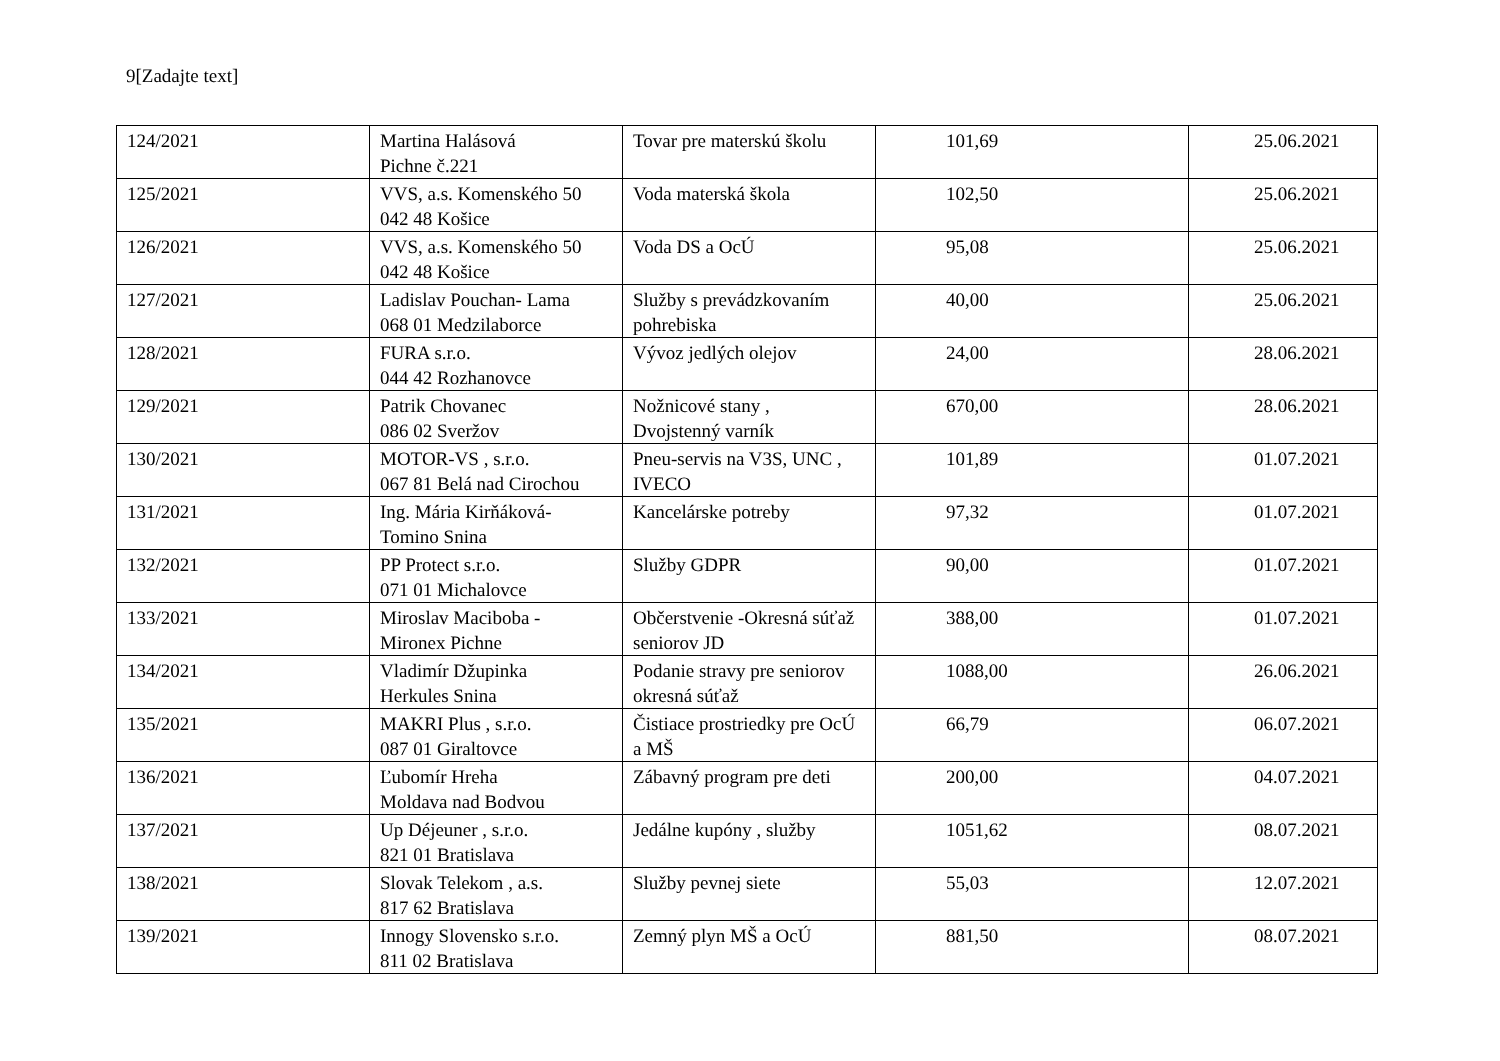9[Zadajte text]
| 124/2021 | Martina Halásová Pichne č.221 | Tovar pre materskú školu | 101,69 | 25.06.2021 |
| 125/2021 | VVS, a.s. Komenského 50 042 48 Košice | Voda materská škola | 102,50 | 25.06.2021 |
| 126/2021 | VVS, a.s. Komenského 50 042 48 Košice | Voda DS a OcÚ | 95,08 | 25.06.2021 |
| 127/2021 | Ladislav Pouchan- Lama 068 01 Medzilaborce | Služby s prevádzkovaním pohrebiska | 40,00 | 25.06.2021 |
| 128/2021 | FURA s.r.o. 044 42 Rozhanovce | Vývoz jedlých olejov | 24,00 | 28.06.2021 |
| 129/2021 | Patrik Chovanec 086 02 Sveržov | Nožnicové stany , Dvojstenný varník | 670,00 | 28.06.2021 |
| 130/2021 | MOTOR-VS , s.r.o. 067 81 Belá nad Cirochou | Pneu-servis na V3S, UNC , IVECO | 101,89 | 01.07.2021 |
| 131/2021 | Ing. Mária Kirňáková- Tomino Snina | Kancelárske potreby | 97,32 | 01.07.2021 |
| 132/2021 | PP Protect s.r.o. 071 01 Michalovce | Služby GDPR | 90,00 | 01.07.2021 |
| 133/2021 | Miroslav Maciboba - Mironex Pichne | Občerstvenie -Okresná súťaž seniorov JD | 388,00 | 01.07.2021 |
| 134/2021 | Vladimír Džupinka Herkules Snina | Podanie stravy pre seniorov okresná súťaž | 1088,00 | 26.06.2021 |
| 135/2021 | MAKRI Plus , s.r.o. 087 01 Giraltovce | Čistiace prostriedky pre OcÚ a MŠ | 66,79 | 06.07.2021 |
| 136/2021 | Ľubomír Hreha Moldava nad Bodvou | Zábavný program pre deti | 200,00 | 04.07.2021 |
| 137/2021 | Up Déjeuner , s.r.o. 821 01 Bratislava | Jedálne kupóny , služby | 1051,62 | 08.07.2021 |
| 138/2021 | Slovak Telekom , a.s. 817 62 Bratislava | Služby pevnej siete | 55,03 | 12.07.2021 |
| 139/2021 | Innogy Slovensko s.r.o. 811 02 Bratislava | Zemný plyn MŠ a OcÚ | 881,50 | 08.07.2021 |